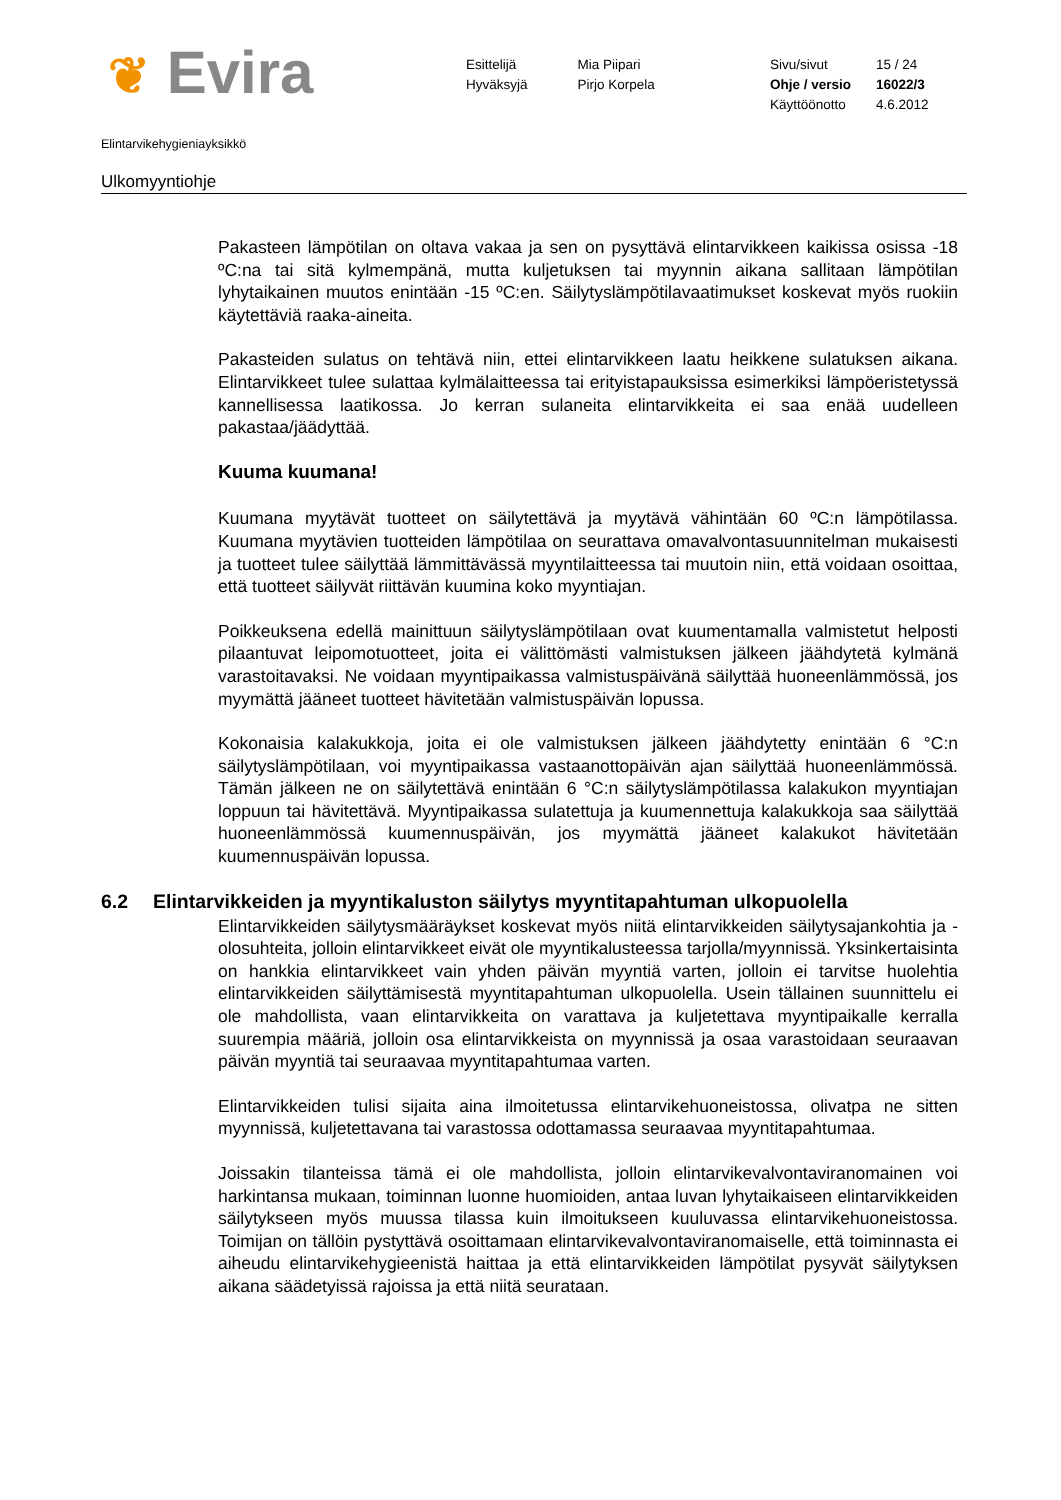❦ Evira
Esittelijä
Hyväksyjä
Mia Piipari
Pirjo Korpela
Sivu/sivut
Ohje / versio
Käyttöönotto
15 / 24
16022/3
4.6.2012
Elintarvikehygieniayksikkö
Ulkomyyntiohje
Pakasteen lämpötilan on oltava vakaa ja sen on pysyttävä elintarvikkeen kaikissa osissa -18 ºC:na tai sitä kylmempänä, mutta kuljetuksen tai myynnin aikana sallitaan lämpötilan lyhytaikainen muutos enintään -15 ºC:en. Säilytyslämpötilavaatimukset koskevat myös ruokiin käytettäviä raaka-aineita.
Pakasteiden sulatus on tehtävä niin, ettei elintarvikkeen laatu heikkene sulatuksen aikana. Elintarvikkeet tulee sulattaa kylmälaitteessa tai erityistapauksissa esimerkiksi lämpöeristetyssä kannellisessa laatikossa. Jo kerran sulaneita elintarvikkeita ei saa enää uudelleen pakastaa/jäädyttää.
Kuuma kuumana!
Kuumana myytävät tuotteet on säilytettävä ja myytävä vähintään 60 ºC:n lämpötilassa. Kuumana myytävien tuotteiden lämpötilaa on seurattava omavalvontasuunnitelman mukaisesti ja tuotteet tulee säilyttää lämmittävässä myyntilaitteessa tai muutoin niin, että voidaan osoittaa, että tuotteet säilyvät riittävän kuumina koko myyntiajan.
Poikkeuksena edellä mainittuun säilytyslämpötilaan ovat kuumentamalla valmistetut helposti pilaantuvat leipomotuotteet, joita ei välittömästi valmistuksen jälkeen jäähdytetä kylmänä varastoitavaksi. Ne voidaan myyntipaikassa valmistuspäivänä säilyttää huoneenlämmössä, jos myymättä jääneet tuotteet hävitetään valmistuspäivän lopussa.
Kokonaisia kalakukkoja, joita ei ole valmistuksen jälkeen jäähdytetty enintään 6 °C:n säilytyslämpötilaan, voi myyntipaikassa vastaanottopäivän ajan säilyttää huoneenlämmössä. Tämän jälkeen ne on säilytettävä enintään 6 °C:n säilytyslämpötilassa kalakukon myyntiajan loppuun tai hävitettävä. Myyntipaikassa sulatettuja ja kuumennettuja kalakukkoja saa säilyttää huoneenlämmössä kuumennuspäivän, jos myymättä jääneet kalakukot hävitetään kuumennuspäivän lopussa.
6.2 Elintarvikkeiden ja myyntikaluston säilytys myyntitapahtuman ulkopuolella
Elintarvikkeiden säilytysmääräykset koskevat myös niitä elintarvikkeiden säilytysajankohtia ja -olosuhteita, jolloin elintarvikkeet eivät ole myyntikalusteessa tarjolla/myynnissä. Yksinkertaisinta on hankkia elintarvikkeet vain yhden päivän myyntiä varten, jolloin ei tarvitse huolehtia elintarvikkeiden säilyttämisestä myyntitapahtuman ulkopuolella. Usein tällainen suunnittelu ei ole mahdollista, vaan elintarvikkeita on varattava ja kuljetettava myyntipaikalle kerralla suurempia määriä, jolloin osa elintarvikkeista on myynnissä ja osaa varastoidaan seuraavan päivän myyntiä tai seuraavaa myyntitapahtumaa varten.
Elintarvikkeiden tulisi sijaita aina ilmoitetussa elintarvikehuoneistossa, olivatpa ne sitten myynnissä, kuljetettavana tai varastossa odottamassa seuraavaa myyntitapahtumaa.
Joissakin tilanteissa tämä ei ole mahdollista, jolloin elintarvikevalvontaviranomainen voi harkintansa mukaan, toiminnan luonne huomioiden, antaa luvan lyhytaikaiseen elintarvikkeiden säilytykseen myös muussa tilassa kuin ilmoitukseen kuuluvassa elintarvikehuoneistossa. Toimijan on tällöin pystyttävä osoittamaan elintarvikevalvontaviranomaiselle, että toiminnasta ei aiheudu elintarvikehygieenistä haittaa ja että elintarvikkeiden lämpötilat pysyvät säilytyksen aikana säädetyissä rajoissa ja että niitä seurataan.